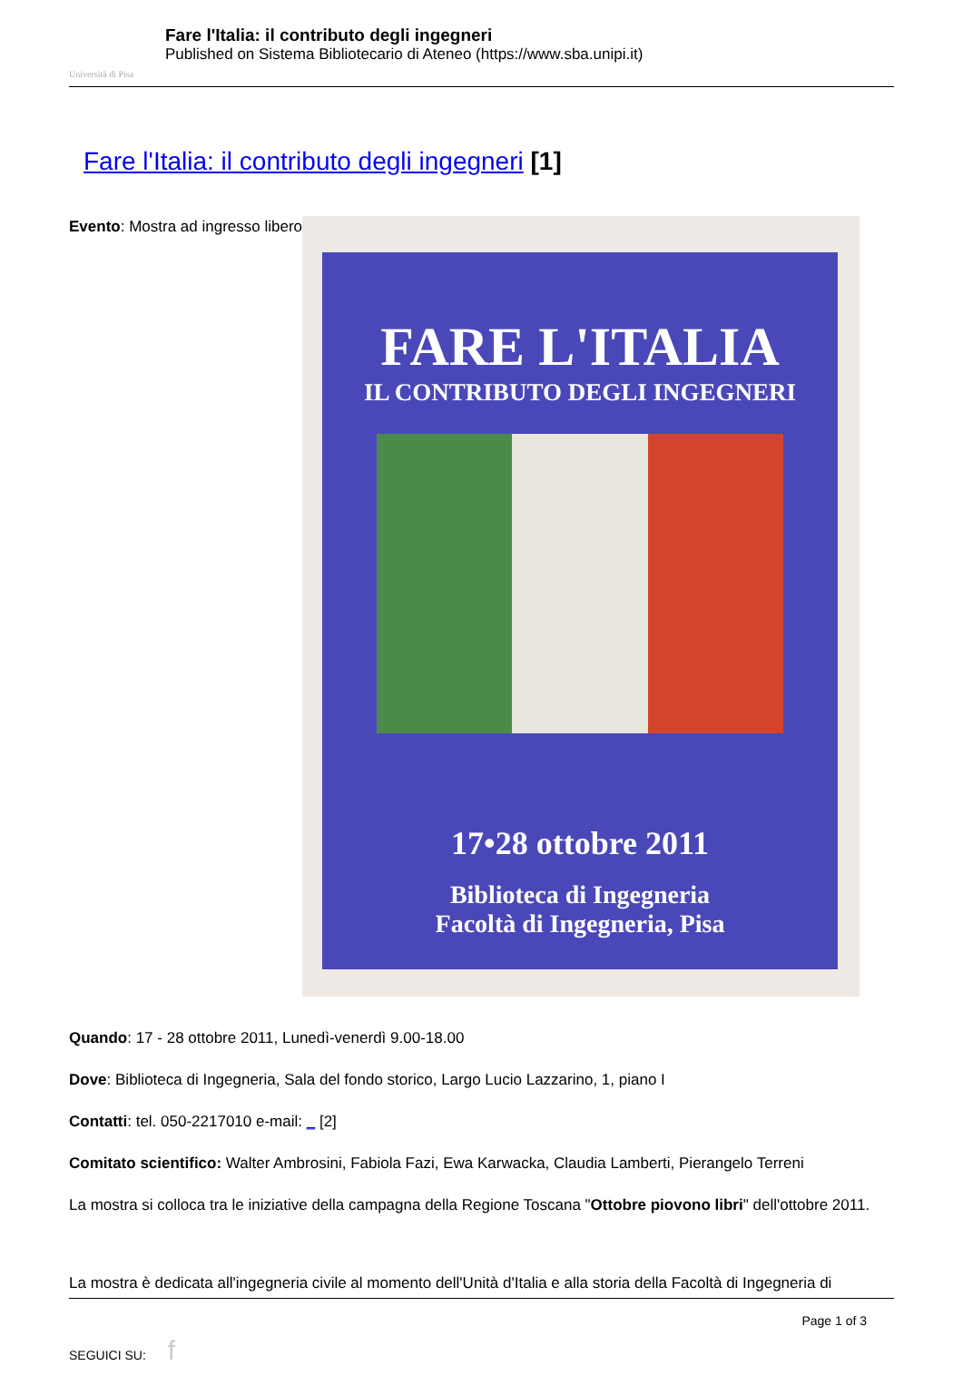Università di Pisa
Fare l'Italia: il contributo degli ingegneri
Published on Sistema Bibliotecario di Ateneo (https://www.sba.unipi.it)
Fare l'Italia: il contributo degli ingegneri [1]
Evento: Mostra ad ingresso libero
FARE L'ITALIA
IL CONTRIBUTO DEGLI INGEGNERI
17•28 ottobre 2011
Biblioteca di Ingegneria
Facoltà di Ingegneria, Pisa
Quando: 17 - 28 ottobre 2011, Lunedì-venerdì 9.00-18.00
Dove: Biblioteca di Ingegneria, Sala del fondo storico, Largo Lucio Lazzarino, 1, piano I
Contatti: tel. 050-2217010 e-mail: _ [2]
Comitato scientifico: Walter Ambrosini, Fabiola Fazi, Ewa Karwacka, Claudia Lamberti, Pierangelo Terreni
La mostra si colloca tra le iniziative della campagna della Regione Toscana "Ottobre piovono libri" dell'ottobre 2011.
La mostra è dedicata all'ingegneria civile al momento dell'Unità d'Italia e alla storia della Facoltà di Ingegneria di
Page 1 of 3
SEGUICI SU: f